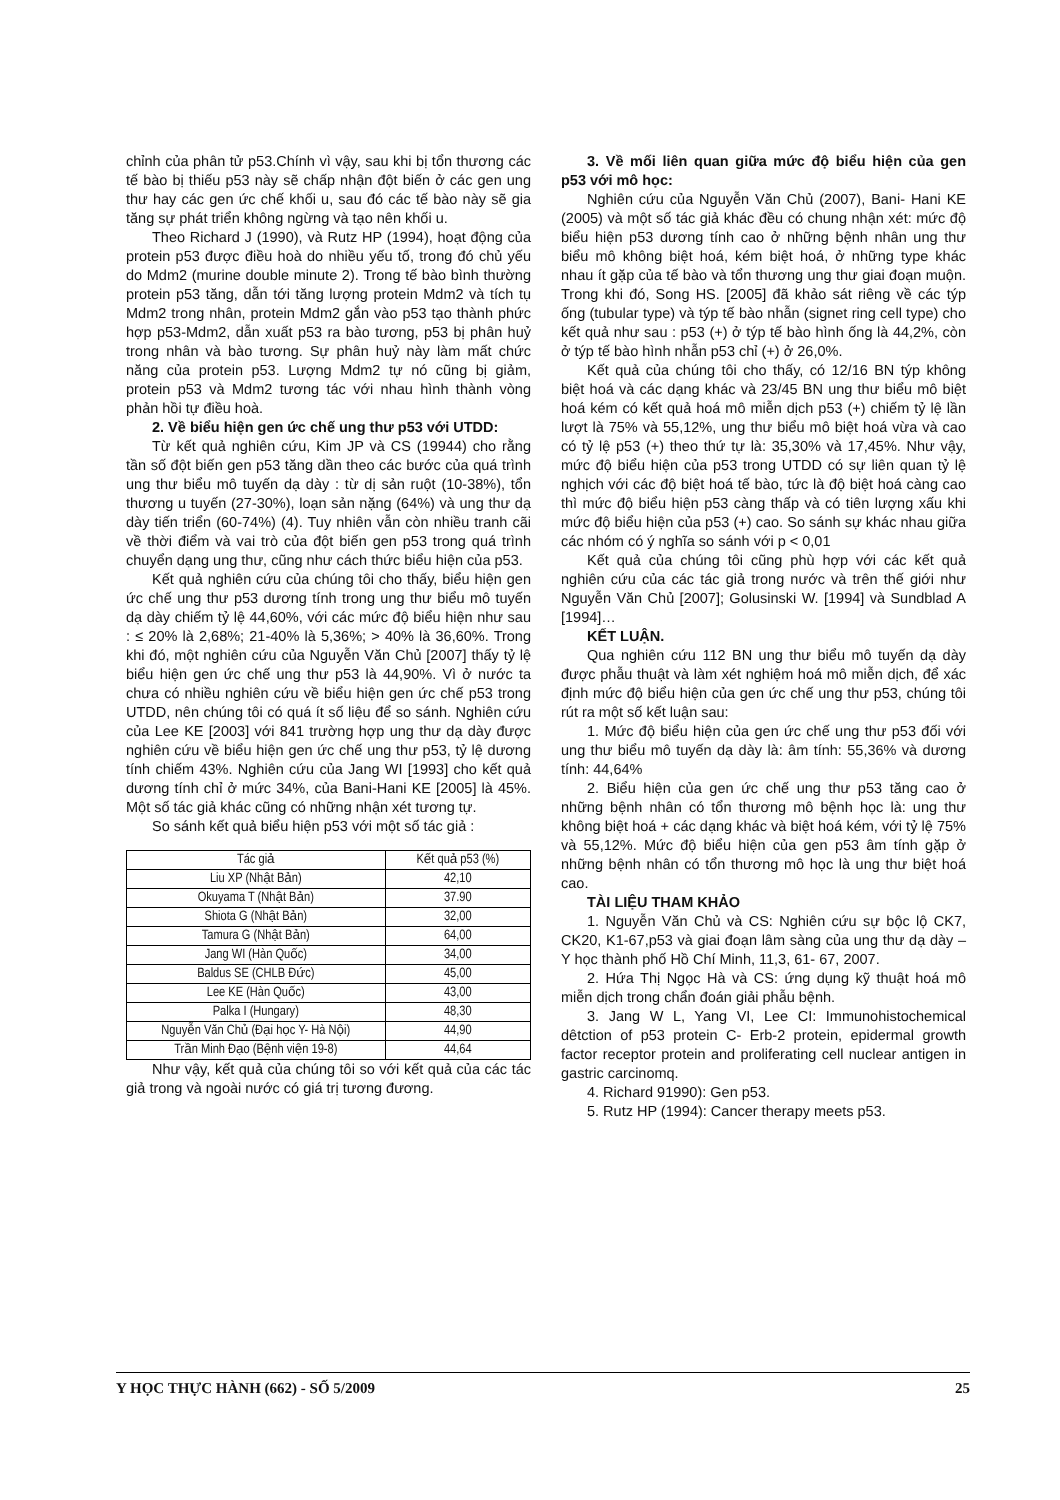chỉnh của phân tử p53.Chính vì vậy, sau khi bị tổn thương các tế bào bị thiếu p53 này sẽ chấp nhận đột biến ở các gen ung thư hay các gen ức chế khối u, sau đó các tế bào này sẽ gia tăng sự phát triển không ngừng và tạo nên khối u.
Theo Richard J (1990), và Rutz HP (1994), hoạt động của protein p53 được điều hoà do nhiều yếu tố, trong đó chủ yếu do Mdm2 (murine double minute 2). Trong tế bào bình thường protein p53 tăng, dẫn tới tăng lượng protein Mdm2 và tích tụ Mdm2 trong nhân, protein Mdm2 gắn vào p53 tạo thành phức hợp p53-Mdm2, dẫn xuất p53 ra bào tương, p53 bị phân huỷ trong nhân và bào tương. Sự phân huỷ này làm mất chức năng của protein p53. Lượng Mdm2 tự nó cũng bị giảm, protein p53 và Mdm2 tương tác với nhau hình thành vòng phản hồi tự điều hoà.
2. Về biểu hiện gen ức chế ung thư p53 với UTDD:
Từ kết quả nghiên cứu, Kim JP và CS (19944) cho rằng tần số đột biến gen p53 tăng dần theo các bước của quá trình ung thư biểu mô tuyến dạ dày : từ dị sản ruột (10-38%), tổn thương u tuyến (27-30%), loạn sản nặng (64%) và ung thư dạ dày tiến triển (60-74%) (4). Tuy nhiên vẫn còn nhiều tranh cãi về thời điểm và vai trò của đột biến gen p53 trong quá trình chuyển dạng ung thư, cũng như cách thức biểu hiện của p53.
Kết quả nghiên cứu của chúng tôi cho thấy, biểu hiện gen ức chế ung thư p53 dương tính trong ung thư biểu mô tuyến dạ dày chiếm tỷ lệ 44,60%, với các mức độ biểu hiện như sau : ≤ 20% là 2,68%; 21-40% là 5,36%; > 40% là 36,60%. Trong khi đó, một nghiên cứu của Nguyễn Văn Chủ [2007] thấy tỷ lệ biểu hiện gen ức chế ung thư p53 là 44,90%. Vì ở nước ta chưa có nhiều nghiên cứu về biểu hiện gen ức chế p53 trong UTDD, nên chúng tôi có quá ít số liệu để so sánh. Nghiên cứu của Lee KE [2003] với 841 trường hợp ung thư dạ dày được nghiên cứu về biểu hiện gen ức chế ung thư p53, tỷ lệ dương tính chiếm 43%. Nghiên cứu của Jang WI [1993] cho kết quả dương tính chỉ ở mức 34%, của Bani-Hani KE [2005] là 45%. Một số tác giả khác cũng có những nhận xét tương tự.
So sánh kết quả biểu hiện p53 với một số tác giả :
| Tác giả | Kết quả p53 (%) |
| --- | --- |
| Liu XP (Nhật Bản) | 42,10 |
| Okuyama T (Nhật Bản) | 37.90 |
| Shiota G (Nhật Bản) | 32,00 |
| Tamura G (Nhật Bản) | 64,00 |
| Jang WI (Hàn Quốc) | 34,00 |
| Baldus SE (CHLB Đức) | 45,00 |
| Lee KE (Hàn Quốc) | 43,00 |
| Palka I (Hungary) | 48,30 |
| Nguyễn Văn Chủ (Đại học Y- Hà Nội) | 44,90 |
| Trần Minh Đạo (Bệnh viện 19-8) | 44,64 |
Như vậy, kết quả của chúng tôi so với kết quả của các tác giả trong và ngoài nước có giá trị tương đương.
3. Về mối liên quan giữa mức độ biểu hiện của gen p53 với mô học:
Nghiên cứu của Nguyễn Văn Chủ (2007), Bani- Hani KE (2005) và một số tác giả khác đều có chung nhận xét: mức độ biểu hiện p53 dương tính cao ở những bệnh nhân ung thư biểu mô không biệt hoá, kém biệt hoá, ở những type khác nhau ít gặp của tế bào và tổn thương ung thư giai đoạn muộn. Trong khi đó, Song HS. [2005] đã khảo sát riêng về các týp ống (tubular type) và týp tế bào nhẫn (signet ring cell type) cho kết quả như sau : p53 (+) ở týp tế bào hình ống là 44,2%, còn ở týp tế bào hình nhẫn p53 chỉ (+) ở 26,0%.
Kết quả của chúng tôi cho thấy, có 12/16 BN týp không biệt hoá và các dạng khác và 23/45 BN ung thư biểu mô biệt hoá kém có kết quả hoá mô miễn dịch p53 (+) chiếm tỷ lệ lần lượt là 75% và 55,12%, ung thư biểu mô biệt hoá vừa và cao có tỷ lệ p53 (+) theo thứ tự là: 35,30% và 17,45%. Như vậy, mức độ biểu hiện của p53 trong UTDD có sự liên quan tỷ lệ nghịch với các độ biệt hoá tế bào, tức là độ biệt hoá càng cao thì mức độ biểu hiện p53 càng thấp và có tiên lượng xấu khi mức độ biểu hiện của p53 (+) cao. So sánh sự khác nhau giữa các nhóm có ý nghĩa so sánh với p < 0,01
Kết quả của chúng tôi cũng phù hợp với các kết quả nghiên cứu của các tác giả trong nước và trên thế giới như Nguyễn Văn Chủ [2007]; Golusinski W. [1994] và Sundblad A [1994]…
KẾT LUẬN.
Qua nghiên cứu 112 BN ung thư biểu mô tuyến dạ dày được phẫu thuật và làm xét nghiệm hoá mô miễn dịch, để xác định mức độ biểu hiện của gen ức chế ung thư p53, chúng tôi rút ra một số kết luận sau:
1. Mức độ biểu hiện của gen ức chế ung thư p53 đối với ung thư biểu mô tuyến dạ dày là: âm tính: 55,36% và dương tính: 44,64%
2. Biểu hiện của gen ức chế ung thư p53 tăng cao ở những bệnh nhân có tổn thương mô bệnh học là: ung thư không biệt hoá + các dạng khác và biệt hoá kém, với tỷ lệ 75% và 55,12%. Mức độ biểu hiện của gen p53 âm tính gặp ở những bệnh nhân có tổn thương mô học là ung thư biệt hoá cao.
TÀI LIỆU THAM KHẢO
1. Nguyễn Văn Chủ và CS: Nghiên cứu sự bộc lộ CK7, CK20, K1-67,p53 và giai đoạn lâm sàng của ung thư dạ dày – Y học thành phố Hồ Chí Minh, 11,3, 61- 67, 2007.
2. Hứa Thị Ngọc Hà và CS: ứng dụng kỹ thuật hoá mô miễn dịch trong chẩn đoán giải phẫu bệnh.
3. Jang W L, Yang VI, Lee CI: Immunohistochemical dêtction of p53 protein C- Erb-2 protein, epidermal growth factor receptor protein and proliferating cell nuclear antigen in gastric carcinomq.
4. Richard 91990): Gen p53.
5. Rutz HP (1994): Cancer therapy meets p53.
Y HỌC THỰC HÀNH (662) - SỐ 5/2009 25